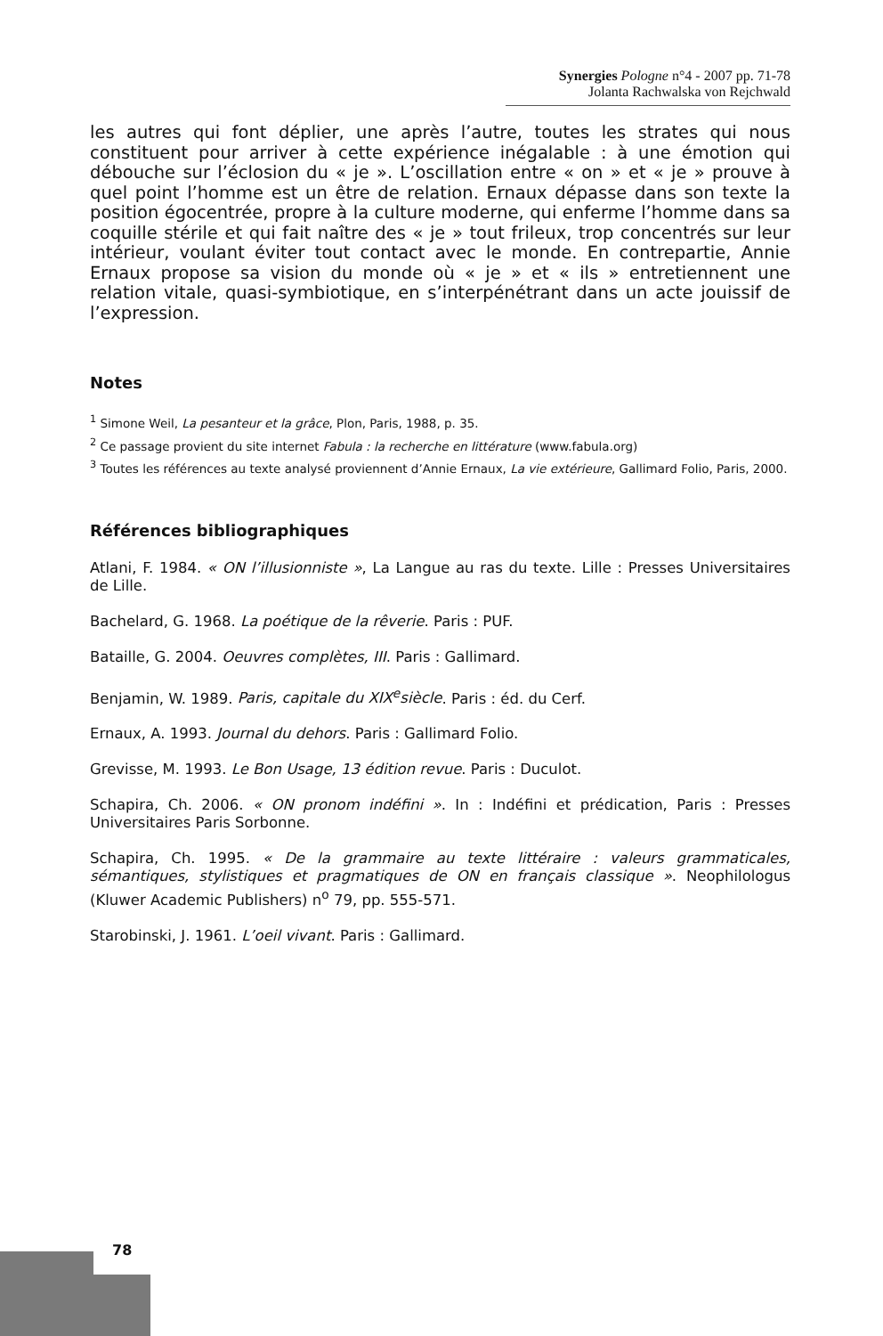Synergies Pologne n°4 - 2007 pp. 71-78
Jolanta Rachwalska von Rejchwald
les autres qui font déplier, une après l’autre, toutes les strates qui nous constituent pour arriver à cette expérience inégalable : à une émotion qui débouche sur l’éclosion du « je ». L’oscillation entre « on » et « je » prouve à quel point l’homme est un être de relation. Ernaux dépasse dans son texte la position égocentrée, propre à la culture moderne, qui enferme l’homme dans sa coquille stérile et qui fait naître des « je » tout frileux, trop concentrés sur leur intérieur, voulant éviter tout contact avec le monde. En contrepartie, Annie Ernaux propose sa vision du monde où « je » et « ils » entretiennent une relation vitale, quasi-symbiotique, en s’interpénétrant dans un acte jouissif de l’expression.
Notes
<sup>1</sup> Simone Weil, La pesanteur et la grâce, Plon, Paris, 1988, p. 35.
<sup>2</sup> Ce passage provient du site internet Fabula : la recherche en littérature (www.fabula.org)
<sup>3</sup> Toutes les références au texte analysé proviennent d’Annie Ernaux, La vie extérieure, Gallimard Folio, Paris, 2000.
Références bibliographiques
Atlani, F. 1984. « ON l’illusionniste », La Langue au ras du texte. Lille : Presses Universitaires de Lille.
Bachelard, G. 1968. La poétique de la rêverie. Paris : PUF.
Bataille, G. 2004. Oeuvres complètes, III. Paris : Gallimard.
Benjamin, W. 1989. Paris, capitale du XIX<sup>e</sup>siècle. Paris : éd. du Cerf.
Ernaux, A. 1993. Journal du dehors. Paris : Gallimard Folio.
Grevisse, M. 1993. Le Bon Usage, 13 édition revue. Paris : Duculot.
Schapira, Ch. 2006. « ON pronom indéfini ». In : Indéfini et prédication, Paris : Presses Universitaires Paris Sorbonne.
Schapira, Ch. 1995. « De la grammaire au texte littéraire : valeurs grammaticales, sémantiques, stylistiques et pragmatiques de ON en français classique ». Neophilologus (Kluwer Academic Publishers) n<sup>o</sup> 79, pp. 555-571.
Starobinski, J. 1961. L’oeil vivant. Paris : Gallimard.
78